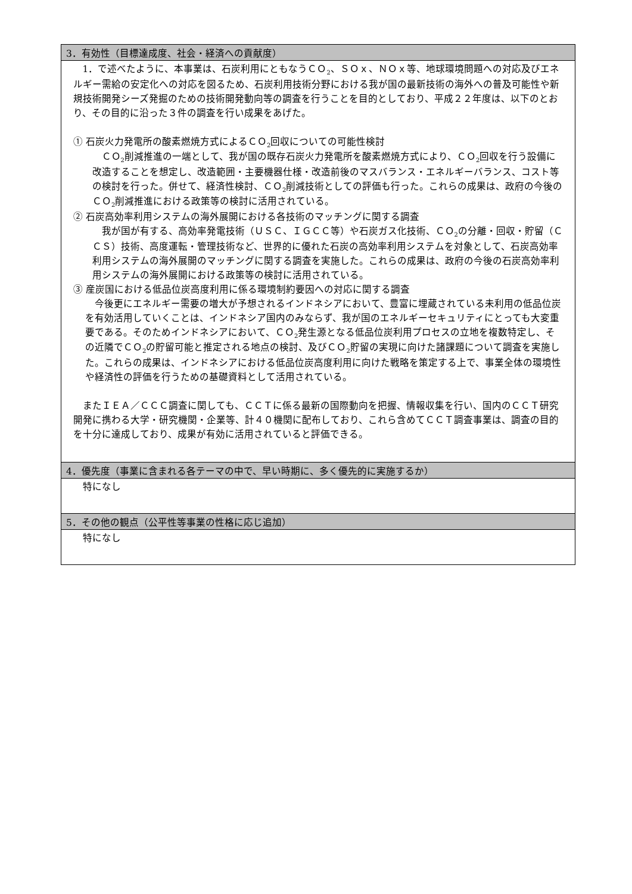| 3．有効性（目標達成度、社会・経済への貢献度） |
| --- |
| 1．で述べたように、本事業は、石炭利用にともなうＣＯ<sub>2</sub>、ＳＯｘ、ＮＯｘ等、地球環境問題への対応及びエネルギー需給の安定化への対応を図るため、石炭利用技術分野における我が国の最新技術の海外への普及可能性や新規技術開発シーズ発掘のための技術開発動向等の調査を行うことを目的としており、平成２２年度は、以下のとおり、その目的に沿った３件の調査を行い成果をあげた。 ① 石炭火力発電所の酸素燃焼方式によるＣＯ<sub>2</sub>回収についての可能性検討 ＣＯ<sub>2</sub>削減推進の一端として、我が国の既存石炭火力発電所を酸素燃焼方式により、ＣＯ<sub>2</sub>回収を行う設備に改造することを想定し、改造範囲・主要機器仕様・改造前後のマスバランス・エネルギーバランス、コスト等の検討を行った。併せて、経済性検討、ＣＯ<sub>2</sub>削減技術としての評価も行った。これらの成果は、政府の今後のＣＯ<sub>2</sub>削減推進における政策等の検討に活用されている。 ② 石炭高効率利用システムの海外展開における各技術のマッチングに関する調査 我が国が有する、高効率発電技術（ＵＳＣ、ＩＧＣＣ等）や石炭ガス化技術、ＣＯ<sub>2</sub>の分離・回収・貯留（ＣＣＳ）技術、高度運転・管理技術など、世界的に優れた石炭の高効率利用システムを対象として、石炭高効率利用システムの海外展開のマッチングに関する調査を実施した。これらの成果は、政府の今後の石炭高効率利用システムの海外展開における政策等の検討に活用されている。 ③ 産炭国における低品位炭高度利用に係る環境制約要因への対応に関する調査 今後更にエネルギー需要の増大が予想されるインドネシアにおいて、豊富に埋蔵されている未利用の低品位炭を有効活用していくことは、インドネシア国内のみならず、我が国のエネルギーセキュリティにとっても大変重要である。そのためインドネシアにおいて、ＣＯ<sub>2</sub>発生源となる低品位炭利用プロセスの立地を複数特定し、その近隣でＣＯ<sub>2</sub>の貯留可能と推定される地点の検討、及びＣＯ<sub>2</sub>貯留の実現に向けた諸課題について調査を実施した。これらの成果は、インドネシアにおける低品位炭高度利用に向けた戦略を策定する上で、事業全体の環境性や経済性の評価を行うための基礎資料として活用されている。 またＩＥＡ／ＣＣＣ調査に関しても、ＣＣＴに係る最新の国際動向を把握、情報収集を行い、国内のＣＣＴ研究開発に携わる大学・研究機関・企業等、計４０機関に配布しており、これら含めてＣＣＴ調査事業は、調査の目的を十分に達成しており、成果が有効に活用されていると評価できる。 |
| 4．優先度（事業に含まれる各テーマの中で、早い時期に、多く優先的に実施するか） |
| 特になし |
| 5．その他の観点（公平性等事業の性格に応じ追加） |
| 特になし |